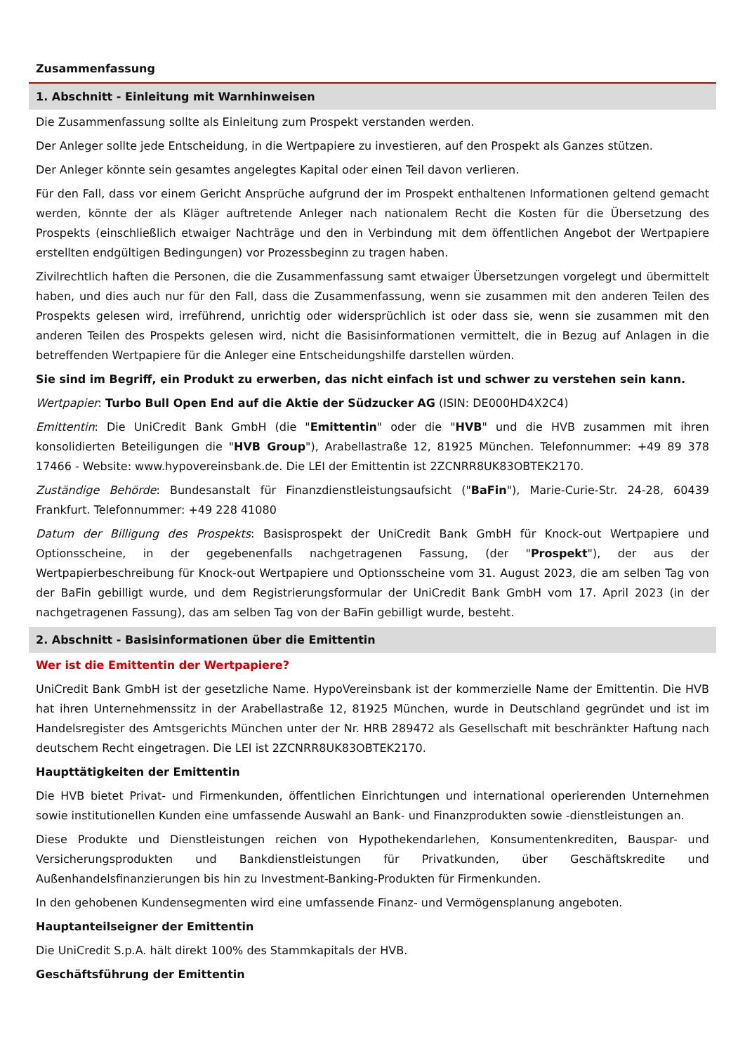Zusammenfassung
1. Abschnitt - Einleitung mit Warnhinweisen
Die Zusammenfassung sollte als Einleitung zum Prospekt verstanden werden.
Der Anleger sollte jede Entscheidung, in die Wertpapiere zu investieren, auf den Prospekt als Ganzes stützen.
Der Anleger könnte sein gesamtes angelegtes Kapital oder einen Teil davon verlieren.
Für den Fall, dass vor einem Gericht Ansprüche aufgrund der im Prospekt enthaltenen Informationen geltend gemacht werden, könnte der als Kläger auftretende Anleger nach nationalem Recht die Kosten für die Übersetzung des Prospekts (einschließlich etwaiger Nachträge und den in Verbindung mit dem öffentlichen Angebot der Wertpapiere erstellten endgültigen Bedingungen) vor Prozessbeginn zu tragen haben.
Zivilrechtlich haften die Personen, die die Zusammenfassung samt etwaiger Übersetzungen vorgelegt und übermittelt haben, und dies auch nur für den Fall, dass die Zusammenfassung, wenn sie zusammen mit den anderen Teilen des Prospekts gelesen wird, irreführend, unrichtig oder widersprüchlich ist oder dass sie, wenn sie zusammen mit den anderen Teilen des Prospekts gelesen wird, nicht die Basisinformationen vermittelt, die in Bezug auf Anlagen in die betreffenden Wertpapiere für die Anleger eine Entscheidungshilfe darstellen würden.
Sie sind im Begriff, ein Produkt zu erwerben, das nicht einfach ist und schwer zu verstehen sein kann.
Wertpapier: Turbo Bull Open End auf die Aktie der Südzucker AG (ISIN: DE000HD4X2C4)
Emittentin: Die UniCredit Bank GmbH (die "Emittentin" oder die "HVB" und die HVB zusammen mit ihren konsolidierten Beteiligungen die "HVB Group"), Arabellastraße 12, 81925 München. Telefonnummer: +49 89 378 17466 - Website: www.hypovereinsbank.de. Die LEI der Emittentin ist 2ZCNRR8UK83OBTEK2170.
Zuständige Behörde: Bundesanstalt für Finanzdienstleistungsaufsicht ("BaFin"), Marie-Curie-Str. 24-28, 60439 Frankfurt. Telefonnummer: +49 228 41080
Datum der Billigung des Prospekts: Basisprospekt der UniCredit Bank GmbH für Knock-out Wertpapiere und Optionsscheine, in der gegebenenfalls nachgetragenen Fassung, (der "Prospekt"), der aus der Wertpapierbeschreibung für Knock-out Wertpapiere und Optionsscheine vom 31. August 2023, die am selben Tag von der BaFin gebilligt wurde, und dem Registrierungsformular der UniCredit Bank GmbH vom 17. April 2023 (in der nachgetragenen Fassung), das am selben Tag von der BaFin gebilligt wurde, besteht.
2. Abschnitt - Basisinformationen über die Emittentin
Wer ist die Emittentin der Wertpapiere?
UniCredit Bank GmbH ist der gesetzliche Name. HypoVereinsbank ist der kommerzielle Name der Emittentin. Die HVB hat ihren Unternehmenssitz in der Arabellastraße 12, 81925 München, wurde in Deutschland gegründet und ist im Handelsregister des Amtsgerichts München unter der Nr. HRB 289472 als Gesellschaft mit beschränkter Haftung nach deutschem Recht eingetragen. Die LEI ist 2ZCNRR8UK83OBTEK2170.
Haupttätigkeiten der Emittentin
Die HVB bietet Privat- und Firmenkunden, öffentlichen Einrichtungen und international operierenden Unternehmen sowie institutionellen Kunden eine umfassende Auswahl an Bank- und Finanzprodukten sowie -dienstleistungen an.
Diese Produkte und Dienstleistungen reichen von Hypothekendarlehen, Konsumentenkrediten, Bauspar- und Versicherungsprodukten und Bankdienstleistungen für Privatkunden, über Geschäftskredite und Außenhandelsfinanzierungen bis hin zu Investment-Banking-Produkten für Firmenkunden.
In den gehobenen Kundensegmenten wird eine umfassende Finanz- und Vermögensplanung angeboten.
Hauptanteilseigner der Emittentin
Die UniCredit S.p.A. hält direkt 100% des Stammkapitals der HVB.
Geschäftsführung der Emittentin